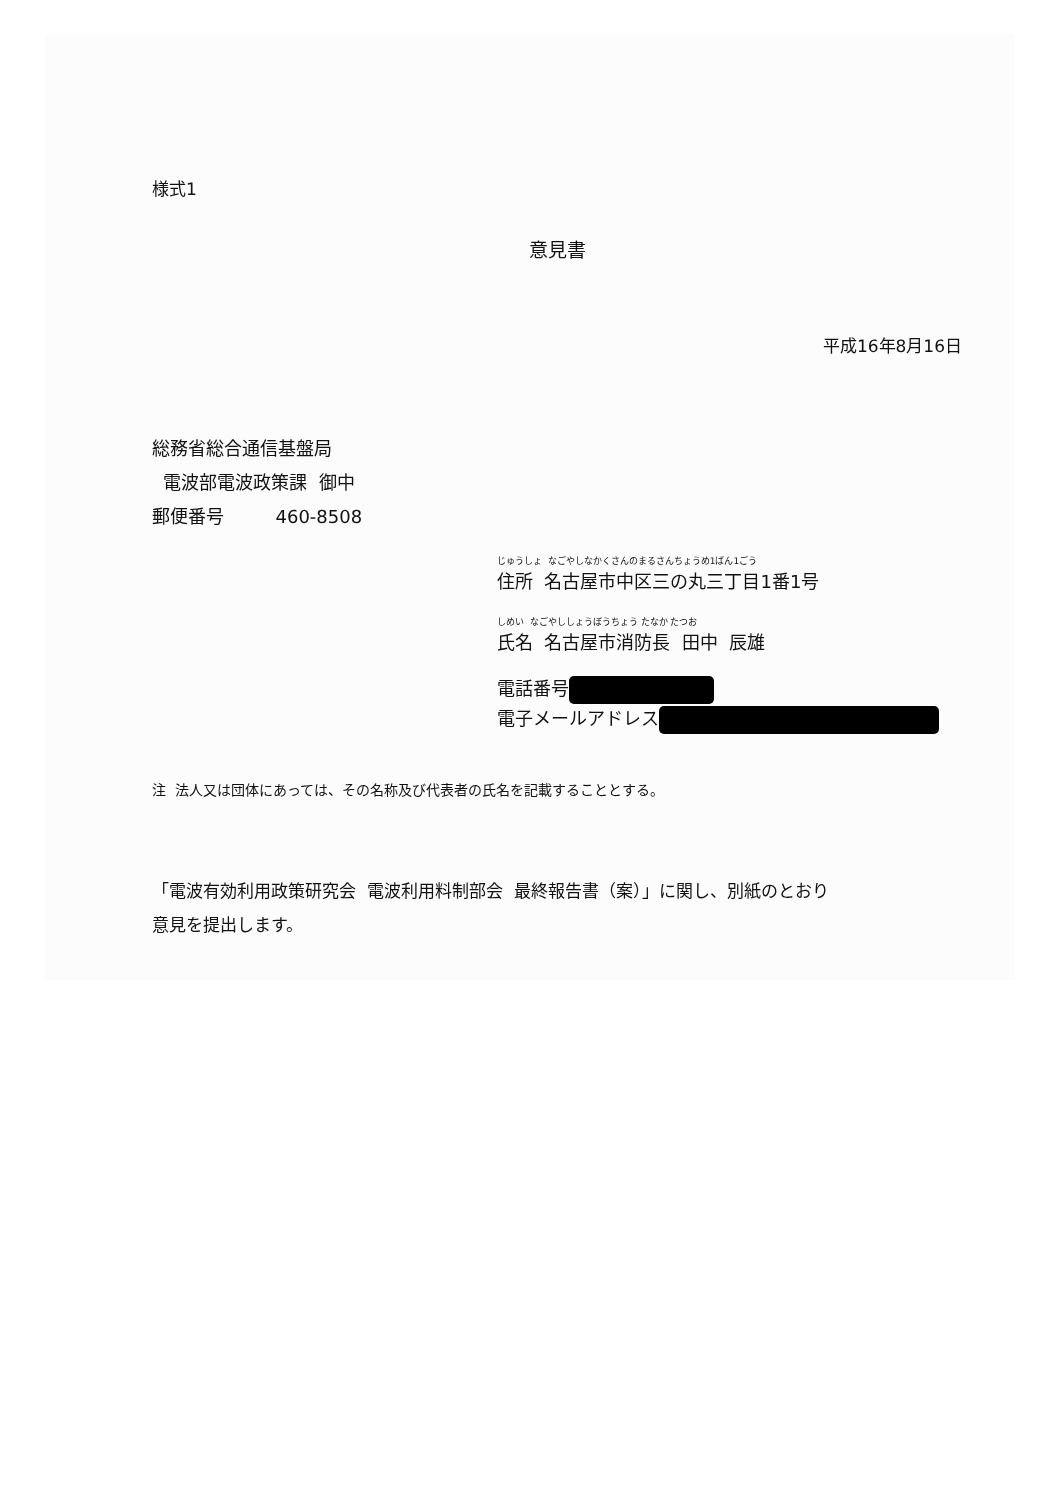様式1
意見書
平成16年8月16日
総務省総合通信基盤局
電波部電波政策課 御中
郵便番号 460-8508
じゅうしょ なごやしなかくさんのまるさんちょうめ1ばん1ごう
住所 名古屋市中区三の丸三丁目1番1号
しめい なごやししょうぼうちょう たなか たつお
氏名 名古屋市消防長 田中 辰雄
電話番号
電子メールアドレス
注 法人又は団体にあっては、その名称及び代表者の氏名を記載することとする。
「電波有効利用政策研究会 電波利用料制部会 最終報告書（案）」に関し、別紙のとおり
意見を提出します。